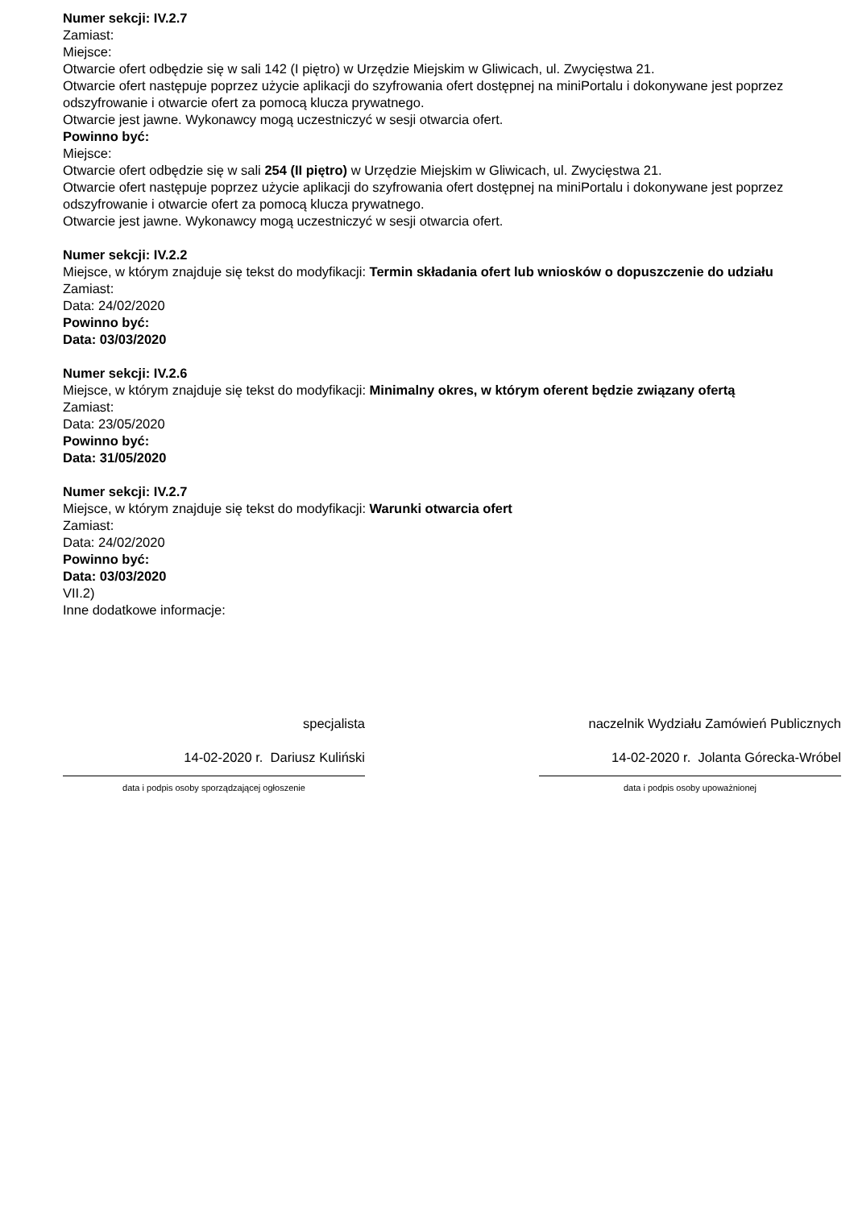Numer sekcji: IV.2.7
Zamiast:
Miejsce:
Otwarcie ofert odbędzie się w sali 142 (I piętro) w Urzędzie Miejskim w Gliwicach, ul. Zwycięstwa 21.
Otwarcie ofert następuje poprzez użycie aplikacji do szyfrowania ofert dostępnej na miniPortalu i dokonywane jest poprzez odszyfrowanie i otwarcie ofert za pomocą klucza prywatnego.
Otwarcie jest jawne. Wykonawcy mogą uczestniczyć w sesji otwarcia ofert.
Powinno być:
Miejsce:
Otwarcie ofert odbędzie się w sali 254 (II piętro) w Urzędzie Miejskim w Gliwicach, ul. Zwycięstwa 21.
Otwarcie ofert następuje poprzez użycie aplikacji do szyfrowania ofert dostępnej na miniPortalu i dokonywane jest poprzez odszyfrowanie i otwarcie ofert za pomocą klucza prywatnego.
Otwarcie jest jawne. Wykonawcy mogą uczestniczyć w sesji otwarcia ofert.
Numer sekcji: IV.2.2
Miejsce, w którym znajduje się tekst do modyfikacji: Termin składania ofert lub wniosków o dopuszczenie do udziału
Zamiast:
Data: 24/02/2020
Powinno być:
Data: 03/03/2020
Numer sekcji: IV.2.6
Miejsce, w którym znajduje się tekst do modyfikacji: Minimalny okres, w którym oferent będzie związany ofertą
Zamiast:
Data: 23/05/2020
Powinno być:
Data: 31/05/2020
Numer sekcji: IV.2.7
Miejsce, w którym znajduje się tekst do modyfikacji: Warunki otwarcia ofert
Zamiast:
Data: 24/02/2020
Powinno być:
Data: 03/03/2020
VII.2)
Inne dodatkowe informacje:
specjalista
14-02-2020 r. Dariusz Kuliński
data i podpis osoby sporządzającej ogłoszenie
naczelnik Wydziału Zamówień Publicznych
14-02-2020 r. Jolanta Górecka-Wróbel
data i podpis osoby upoważnionej